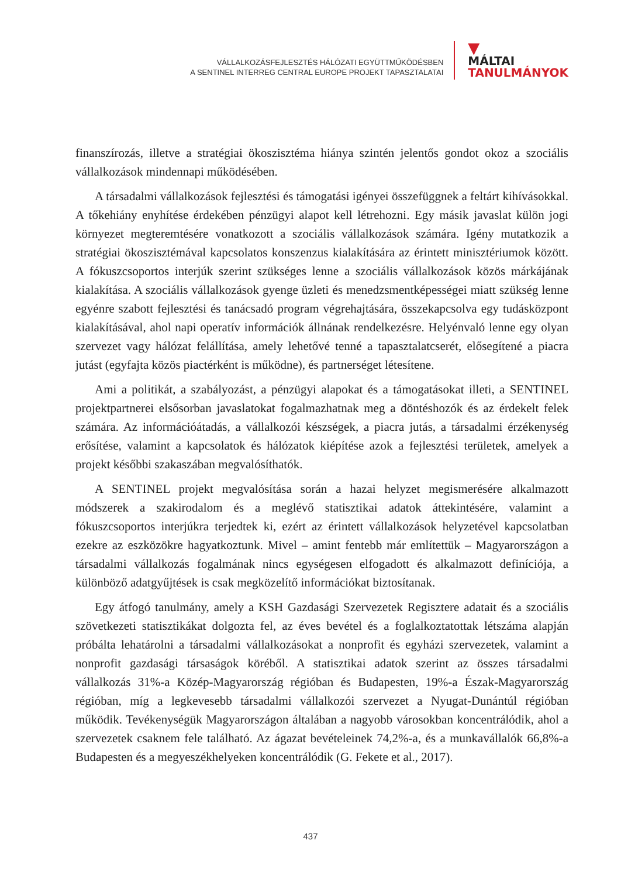VÁLLALKOZÁSFEJLESZTÉS HÁLÓZATI EGYÜTTMŰKÖDÉSBEN
A SENTINEL INTERREG CENTRAL EUROPE PROJEKT TAPASZTALATAI
▼
MÁLTAI
TANULMÁNYOK
finanszírozás, illetve a stratégiai ökoszisztéma hiánya szintén jelentős gondot okoz a szociális vállalkozások mindennapi működésében.
A társadalmi vállalkozások fejlesztési és támogatási igényei összefüggnek a feltárt kihívásokkal. A tőkehiány enyhítése érdekében pénzügyi alapot kell létrehozni. Egy másik javaslat külön jogi környezet megteremtésére vonatkozott a szociális vállalkozások számára. Igény mutatkozik a stratégiai ökoszisztémával kapcsolatos konszenzus kialakítására az érintett minisztériumok között. A fókuszcsoportos interjúk szerint szükséges lenne a szociális vállalkozások közös márkájának kialakítása. A szociális vállalkozások gyenge üzleti és menedzsmentképességei miatt szükség lenne egyénre szabott fejlesztési és tanácsadó program végrehajtására, összekapcsolva egy tudásközpont kialakításával, ahol napi operatív információk állnának rendelkezésre. Helyénvaló lenne egy olyan szervezet vagy hálózat felállítása, amely lehetővé tenné a tapasztalatcserét, elősegítené a piacra jutást (egyfajta közös piactérként is működne), és partnerséget létesítene.
Ami a politikát, a szabályozást, a pénzügyi alapokat és a támogatásokat illeti, a SENTINEL projektpartnerei elsősorban javaslatokat fogalmazhatnak meg a döntéshozók és az érdekelt felek számára. Az információátadás, a vállalkozói készségek, a piacra jutás, a társadalmi érzékenység erősítése, valamint a kapcsolatok és hálózatok kiépítése azok a fejlesztési területek, amelyek a projekt későbbi szakaszában megvalósíthatók.
A SENTINEL projekt megvalósítása során a hazai helyzet megismerésére alkalmazott módszerek a szakirodalom és a meglévő statisztikai adatok áttekintésére, valamint a fókuszcsoportos interjúkra terjedtek ki, ezért az érintett vállalkozások helyzetével kapcsolatban ezekre az eszközökre hagyatkoztunk. Mivel – amint fentebb már említettük – Magyarországon a társadalmi vállalkozás fogalmának nincs egységesen elfogadott és alkalmazott definíciója, a különböző adatgyűjtések is csak megközelítő információkat biztosítanak.
Egy átfogó tanulmány, amely a KSH Gazdasági Szervezetek Regisztere adatait és a szociális szövetkezeti statisztikákat dolgozta fel, az éves bevétel és a foglalkoztatottak létszáma alapján próbálta lehatárolni a társadalmi vállalkozásokat a nonprofit és egyházi szervezetek, valamint a nonprofit gazdasági társaságok köréből. A statisztikai adatok szerint az összes társadalmi vállalkozás 31%-a Közép-Magyarország régióban és Budapesten, 19%-a Észak-Magyarország régióban, míg a legkevesebb társadalmi vállalkozói szervezet a Nyugat-Dunántúl régióban működik. Tevékenységük Magyarországon általában a nagyobb városokban koncentrálódik, ahol a szervezetek csaknem fele található. Az ágazat bevételeinek 74,2%-a, és a munkavállalók 66,8%-a Budapesten és a megyeszékhelyeken koncentrálódik (G. Fekete et al., 2017).
437